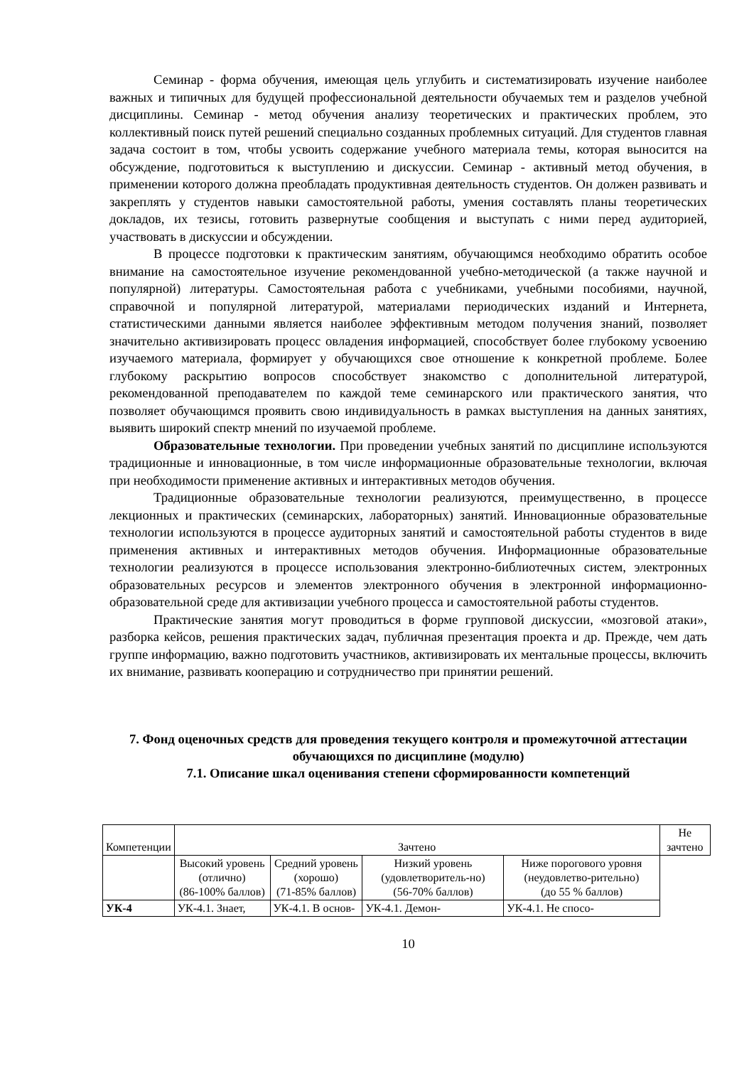Семинар - форма обучения, имеющая цель углубить и систематизировать изучение наиболее важных и типичных для будущей профессиональной деятельности обучаемых тем и разделов учебной дисциплины. Семинар - метод обучения анализу теоретических и практических проблем, это коллективный поиск путей решений специально созданных проблемных ситуаций. Для студентов главная задача состоит в том, чтобы усвоить содержание учебного материала темы, которая выносится на обсуждение, подготовиться к выступлению и дискуссии. Семинар - активный метод обучения, в применении которого должна преобладать продуктивная деятельность студентов. Он должен развивать и закреплять у студентов навыки самостоятельной работы, умения составлять планы теоретических докладов, их тезисы, готовить развернутые сообщения и выступать с ними перед аудиторией, участвовать в дискуссии и обсуждении.
В процессе подготовки к практическим занятиям, обучающимся необходимо обратить особое внимание на самостоятельное изучение рекомендованной учебно-методической (а также научной и популярной) литературы. Самостоятельная работа с учебниками, учебными пособиями, научной, справочной и популярной литературой, материалами периодических изданий и Интернета, статистическими данными является наиболее эффективным методом получения знаний, позволяет значительно активизировать процесс овладения информацией, способствует более глубокому усвоению изучаемого материала, формирует у обучающихся свое отношение к конкретной проблеме. Более глубокому раскрытию вопросов способствует знакомство с дополнительной литературой, рекомендованной преподавателем по каждой теме семинарского или практического занятия, что позволяет обучающимся проявить свою индивидуальность в рамках выступления на данных занятиях, выявить широкий спектр мнений по изучаемой проблеме.
Образовательные технологии. При проведении учебных занятий по дисциплине используются традиционные и инновационные, в том числе информационные образовательные технологии, включая при необходимости применение активных и интерактивных методов обучения.
Традиционные образовательные технологии реализуются, преимущественно, в процессе лекционных и практических (семинарских, лабораторных) занятий. Инновационные образовательные технологии используются в процессе аудиторных занятий и самостоятельной работы студентов в виде применения активных и интерактивных методов обучения. Информационные образовательные технологии реализуются в процессе использования электронно-библиотечных систем, электронных образовательных ресурсов и элементов электронного обучения в электронной информационно-образовательной среде для активизации учебного процесса и самостоятельной работы студентов.
Практические занятия могут проводиться в форме групповой дискуссии, «мозговой атаки», разборка кейсов, решения практических задач, публичная презентация проекта и др. Прежде, чем дать группе информацию, важно подготовить участников, активизировать их ментальные процессы, включить их внимание, развивать кооперацию и сотрудничество при принятии решений.
7. Фонд оценочных средств для проведения текущего контроля и промежуточной аттестации обучающихся по дисциплине (модулю)
7.1. Описание шкал оценивания степени сформированности компетенций
| Компетенции | Зачтено | | | | Не зачтено |
| --- | --- | --- | --- | --- | --- |
| | Высокий уровень (отлично) (86-100% баллов) | Средний уровень (хорошо) (71-85% баллов) | Низкий уровень (удовлетворитель-но) (56-70% баллов) | Ниже порогового уровня (неудовлетво-рительно) (до 55 % баллов) | |
| УК-4 | УК-4.1. Знает, | УК-4.1. В основ- | УК-4.1. Демон- | УК-4.1. Не спосо- | |
10